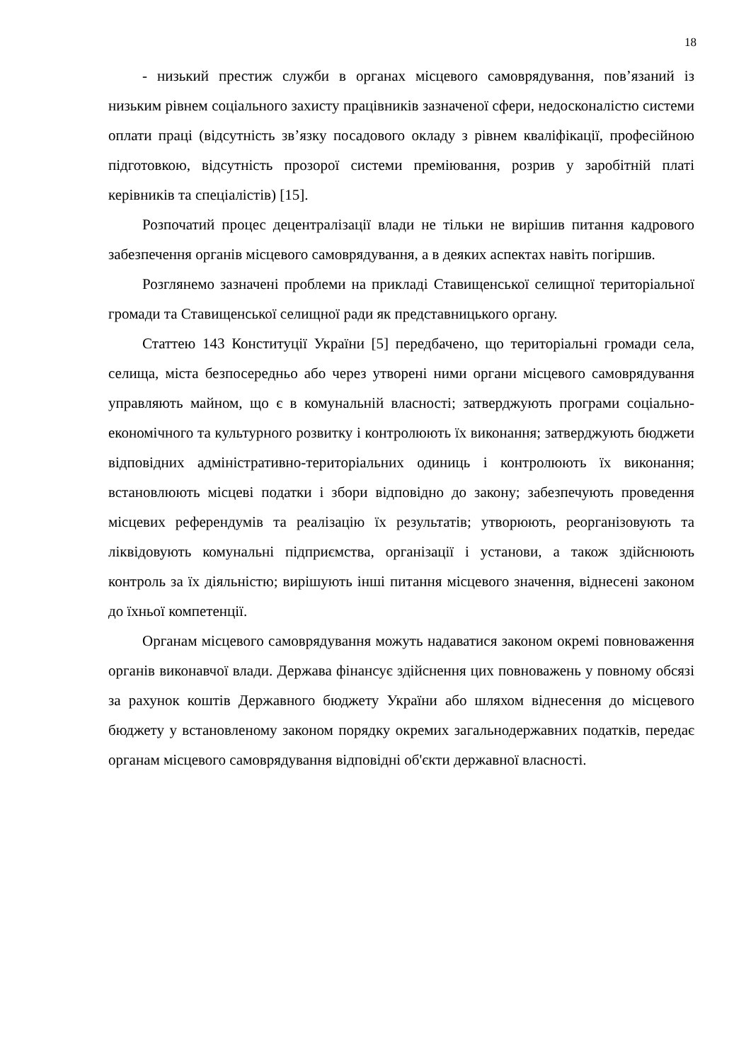18
- низький престиж служби в органах місцевого самоврядування, пов’язаний із низьким рівнем соціального захисту працівників зазначеної сфери, недосконалістю системи оплати праці (відсутність зв’язку посадового окладу з рівнем кваліфікації, професійною підготовкою, відсутність прозорої системи преміювання, розрив у заробітній платі керівників та спеціалістів) [15].
Розпочатий процес децентралізації влади не тільки не вирішив питання кадрового забезпечення органів місцевого самоврядування, а в деяких аспектах навіть погіршив.
Розглянемо зазначені проблеми на прикладі Ставищенської селищної територіальної громади та Ставищенської селищної ради як представницького органу.
Статтею 143 Конституції України [5] передбачено, що територіальні громади села, селища, міста безпосередньо або через утворені ними органи місцевого самоврядування управляють майном, що є в комунальній власності; затверджують програми соціально-економічного та культурного розвитку і контролюють їх виконання; затверджують бюджети відповідних адміністративно-територіальних одиниць і контролюють їх виконання; встановлюють місцеві податки і збори відповідно до закону; забезпечують проведення місцевих референдумів та реалізацію їх результатів; утворюють, реорганізовують та ліквідовують комунальні підприємства, організації і установи, а також здійснюють контроль за їх діяльністю; вирішують інші питання місцевого значення, віднесені законом до їхньої компетенції.
Органам місцевого самоврядування можуть надаватися законом окремі повноваження органів виконавчої влади. Держава фінансує здійснення цих повноважень у повному обсязі за рахунок коштів Державного бюджету України або шляхом віднесення до місцевого бюджету у встановленому законом порядку окремих загальнодержавних податків, передає органам місцевого самоврядування відповідні об'єкти державної власності.